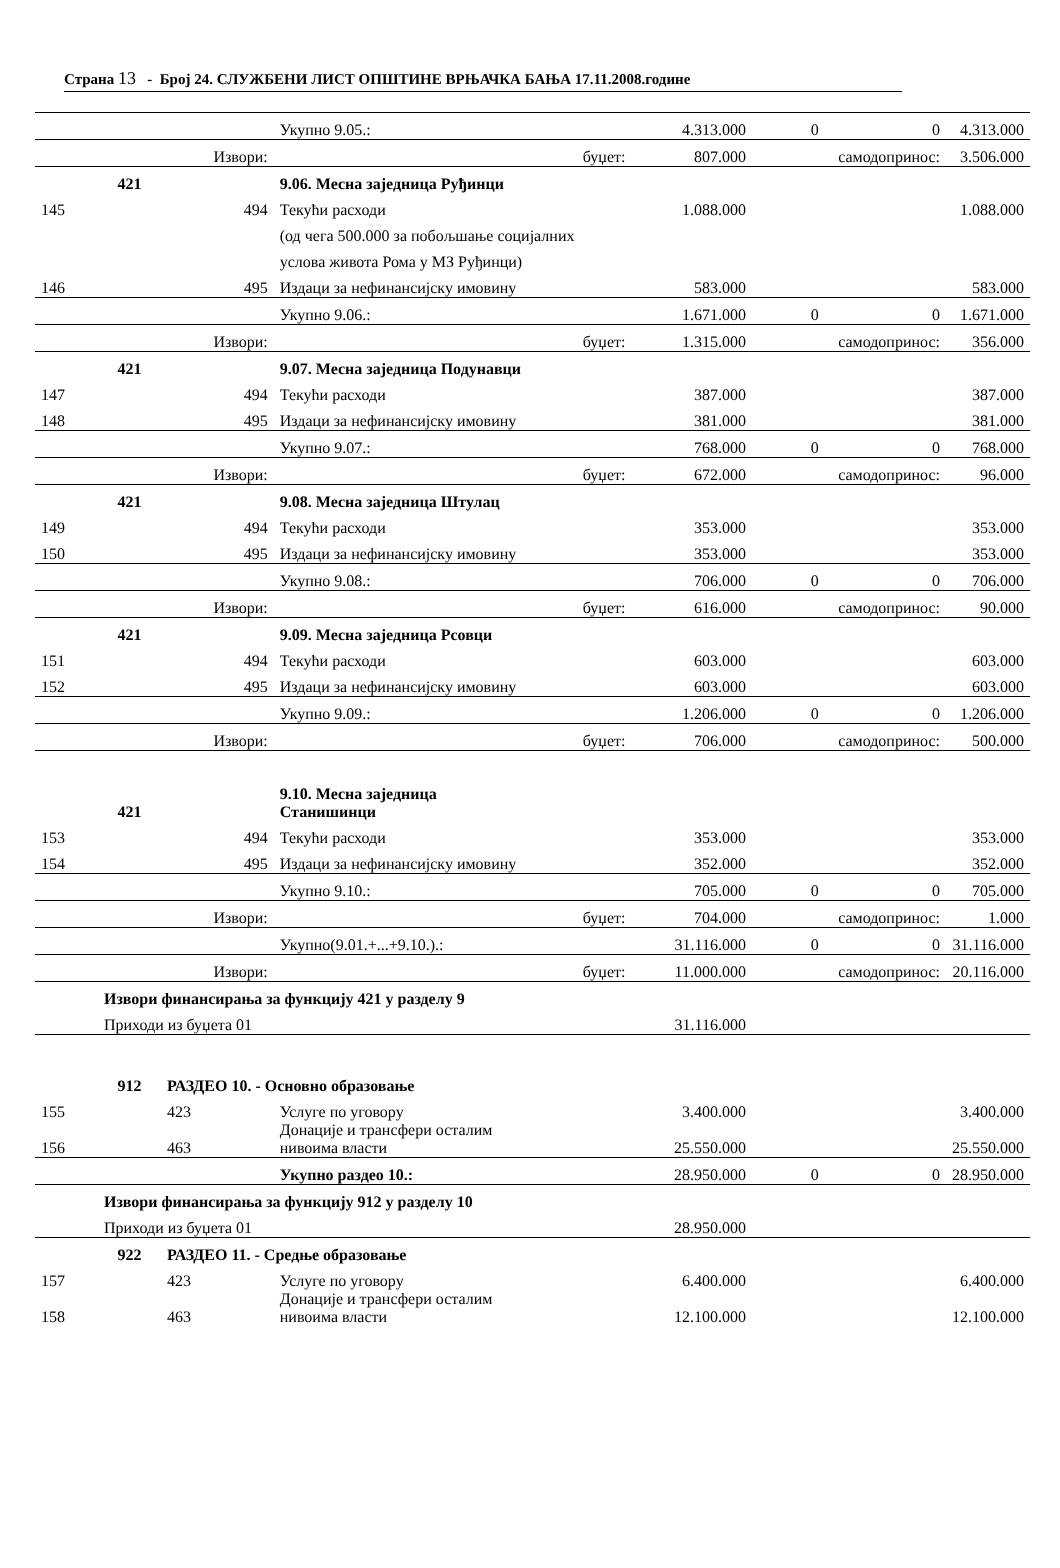Страна 13 - Број 24. СЛУЖБЕНИ ЛИСТ ОПШТИНЕ ВРЊАЧКА БАЊА 17.11.2008.године
| | | | Укупно 9.05.: | 4.313.000 | 0 | 0 | 4.313.000 |
| | | Извори: | буџет: | 807.000 | самодопринос: | | 3.506.000 |
| | 421 | | 9.06. Месна заједница Руђинци | | | | |
| 145 | | 494 | Текући расходи | 1.088.000 | | | 1.088.000 |
| | | | (од чега 500.000 за побољшање социјалних | | | | |
| | | | услова живота Рома у МЗ Руђинци) | | | | |
| 146 | | 495 | Издаци за нефинансијску имовину | 583.000 | | | 583.000 |
| | | | Укупно 9.06.: | 1.671.000 | 0 | 0 | 1.671.000 |
| | | Извори: | буџет: | 1.315.000 | самодопринос: | | 356.000 |
| | 421 | | 9.07. Месна заједница Подунавци | | | | |
| 147 | | 494 | Текући расходи | 387.000 | | | 387.000 |
| 148 | | 495 | Издаци за нефинансијску имовину | 381.000 | | | 381.000 |
| | | | Укупно 9.07.: | 768.000 | 0 | 0 | 768.000 |
| | | Извори: | буџет: | 672.000 | самодопринос: | | 96.000 |
| | 421 | | 9.08. Месна заједница Штулац | | | | |
| 149 | | 494 | Текући расходи | 353.000 | | | 353.000 |
| 150 | | 495 | Издаци за нефинансијску имовину | 353.000 | | | 353.000 |
| | | | Укупно 9.08.: | 706.000 | 0 | 0 | 706.000 |
| | | Извори: | буџет: | 616.000 | самодопринос: | | 90.000 |
| | 421 | | 9.09. Месна заједница Рсовци | | | | |
| 151 | | 494 | Текући расходи | 603.000 | | | 603.000 |
| 152 | | 495 | Издаци за нефинансијску имовину | 603.000 | | | 603.000 |
| | | | Укупно 9.09.: | 1.206.000 | 0 | 0 | 1.206.000 |
| | | Извори: | буџет: | 706.000 | самодопринос: | | 500.000 |
| | 421 | | 9.10. Месна заједница Станишинци | | | | |
| 153 | | 494 | Текући расходи | 353.000 | | | 353.000 |
| 154 | | 495 | Издаци за нефинансијску имовину | 352.000 | | | 352.000 |
| | | | Укупно 9.10.: | 705.000 | 0 | 0 | 705.000 |
| | | Извори: | буџет: | 704.000 | самодопринос: | | 1.000 |
| | | | Укупно(9.01.+...+9.10.).: | 31.116.000 | 0 | 0 | 31.116.000 |
| | | Извори: | буџет: | 11.000.000 | самодопринос: | | 20.116.000 |
| | Извори финансирања за функцију 421 у разделу 9 | | | | | | |
| | Приходи из буџета 01 | | | 31.116.000 | | | |
| | 912 | РАЗДЕО 10. - Основно образовање | | | | | |
| 155 | | 423 | Услуге по уговору | 3.400.000 | | | 3.400.000 |
| 156 | | 463 | Донације и трансфери осталим нивоима власти | 25.550.000 | | | 25.550.000 |
| | | | Укупно раздео 10.: | 28.950.000 | 0 | 0 | 28.950.000 |
| | Извори финансирања за функцију 912 у разделу 10 | | | | | | |
| | Приходи из буџета 01 | | | 28.950.000 | | | |
| | 922 | РАЗДЕО 11. - Средње образовање | | | | | |
| 157 | | 423 | Услуге по уговору | 6.400.000 | | | 6.400.000 |
| 158 | | 463 | Донације и трансфери осталим нивоима власти | 12.100.000 | | | 12.100.000 |